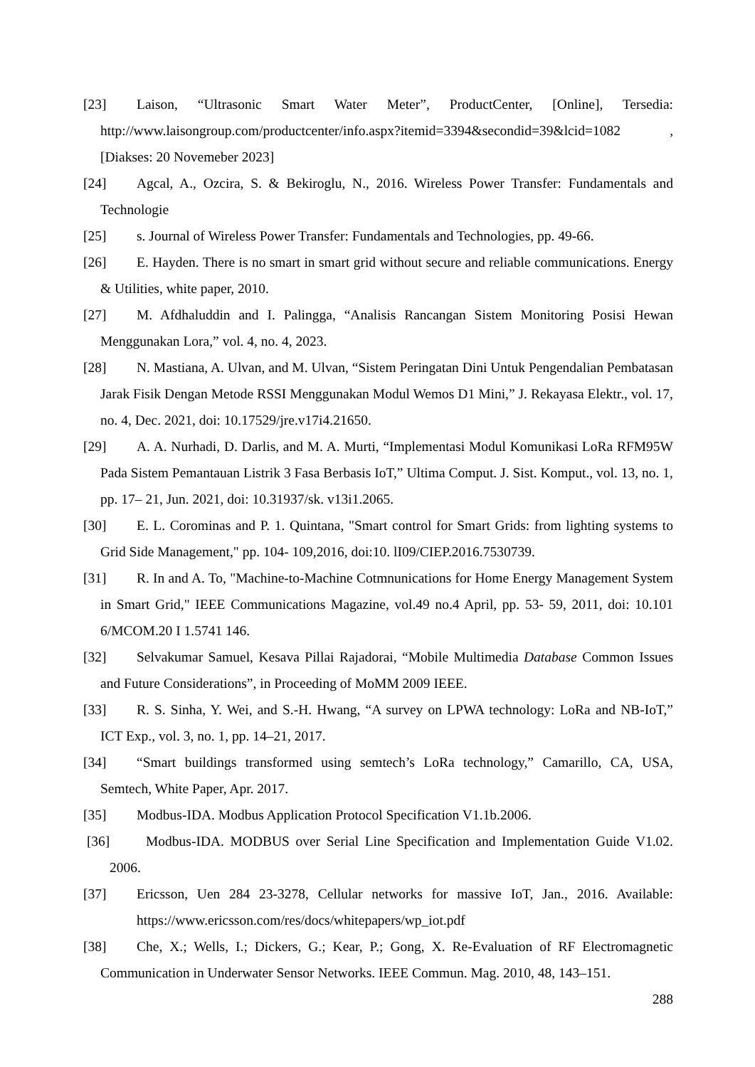[23] Laison, “Ultrasonic Smart Water Meter”, ProductCenter, [Online], Tersedia: http://www.laisongroup.com/productcenter/info.aspx?itemid=3394&secondid=39&lcid=1082 , [Diakses: 20 Novemeber 2023]
[24] Agcal, A., Ozcira, S. & Bekiroglu, N., 2016. Wireless Power Transfer: Fundamentals and Technologie
[25] s. Journal of Wireless Power Transfer: Fundamentals and Technologies, pp. 49-66.
[26] E. Hayden. There is no smart in smart grid without secure and reliable communications. Energy & Utilities, white paper, 2010.
[27] M. Afdhaluddin and I. Palingga, “Analisis Rancangan Sistem Monitoring Posisi Hewan Menggunakan Lora,” vol. 4, no. 4, 2023.
[28] N. Mastiana, A. Ulvan, and M. Ulvan, “Sistem Peringatan Dini Untuk Pengendalian Pembatasan Jarak Fisik Dengan Metode RSSI Menggunakan Modul Wemos D1 Mini,” J. Rekayasa Elektr., vol. 17, no. 4, Dec. 2021, doi: 10.17529/jre.v17i4.21650.
[29] A. A. Nurhadi, D. Darlis, and M. A. Murti, “Implementasi Modul Komunikasi LoRa RFM95W Pada Sistem Pemantauan Listrik 3 Fasa Berbasis IoT,” Ultima Comput. J. Sist. Komput., vol. 13, no. 1, pp. 17– 21, Jun. 2021, doi: 10.31937/sk. v13i1.2065.
[30] E. L. Corominas and P. 1. Quintana, "Smart control for Smart Grids: from lighting systems to Grid Side Management," pp. 104- 109,2016, doi:10. lI09/CIEP.2016.7530739.
[31] R. In and A. To, "Machine-to-Machine Cotmnunications for Home Energy Management System in Smart Grid," IEEE Communications Magazine, vol.49 no.4 April, pp. 53- 59, 2011, doi: 10.101 6/MCOM.20 I 1.5741 146.
[32] Selvakumar Samuel, Kesava Pillai Rajadorai, “Mobile Multimedia Database Common Issues and Future Considerations”, in Proceeding of MoMM 2009 IEEE.
[33] R. S. Sinha, Y. Wei, and S.-H. Hwang, “A survey on LPWA technology: LoRa and NB-IoT,” ICT Exp., vol. 3, no. 1, pp. 14–21, 2017.
[34] “Smart buildings transformed using semtech’s LoRa technology,” Camarillo, CA, USA, Semtech, White Paper, Apr. 2017.
[35] Modbus-IDA. Modbus Application Protocol Specification V1.1b.2006.
[36] Modbus-IDA. MODBUS over Serial Line Specification and Implementation Guide V1.02. 2006.
[37] Ericsson, Uen 284 23-3278, Cellular networks for massive IoT, Jan., 2016. Available: https://www.ericsson.com/res/docs/whitepapers/wp_iot.pdf
[38] Che, X.; Wells, I.; Dickers, G.; Kear, P.; Gong, X. Re-Evaluation of RF Electromagnetic Communication in Underwater Sensor Networks. IEEE Commun. Mag. 2010, 48, 143–151.
288